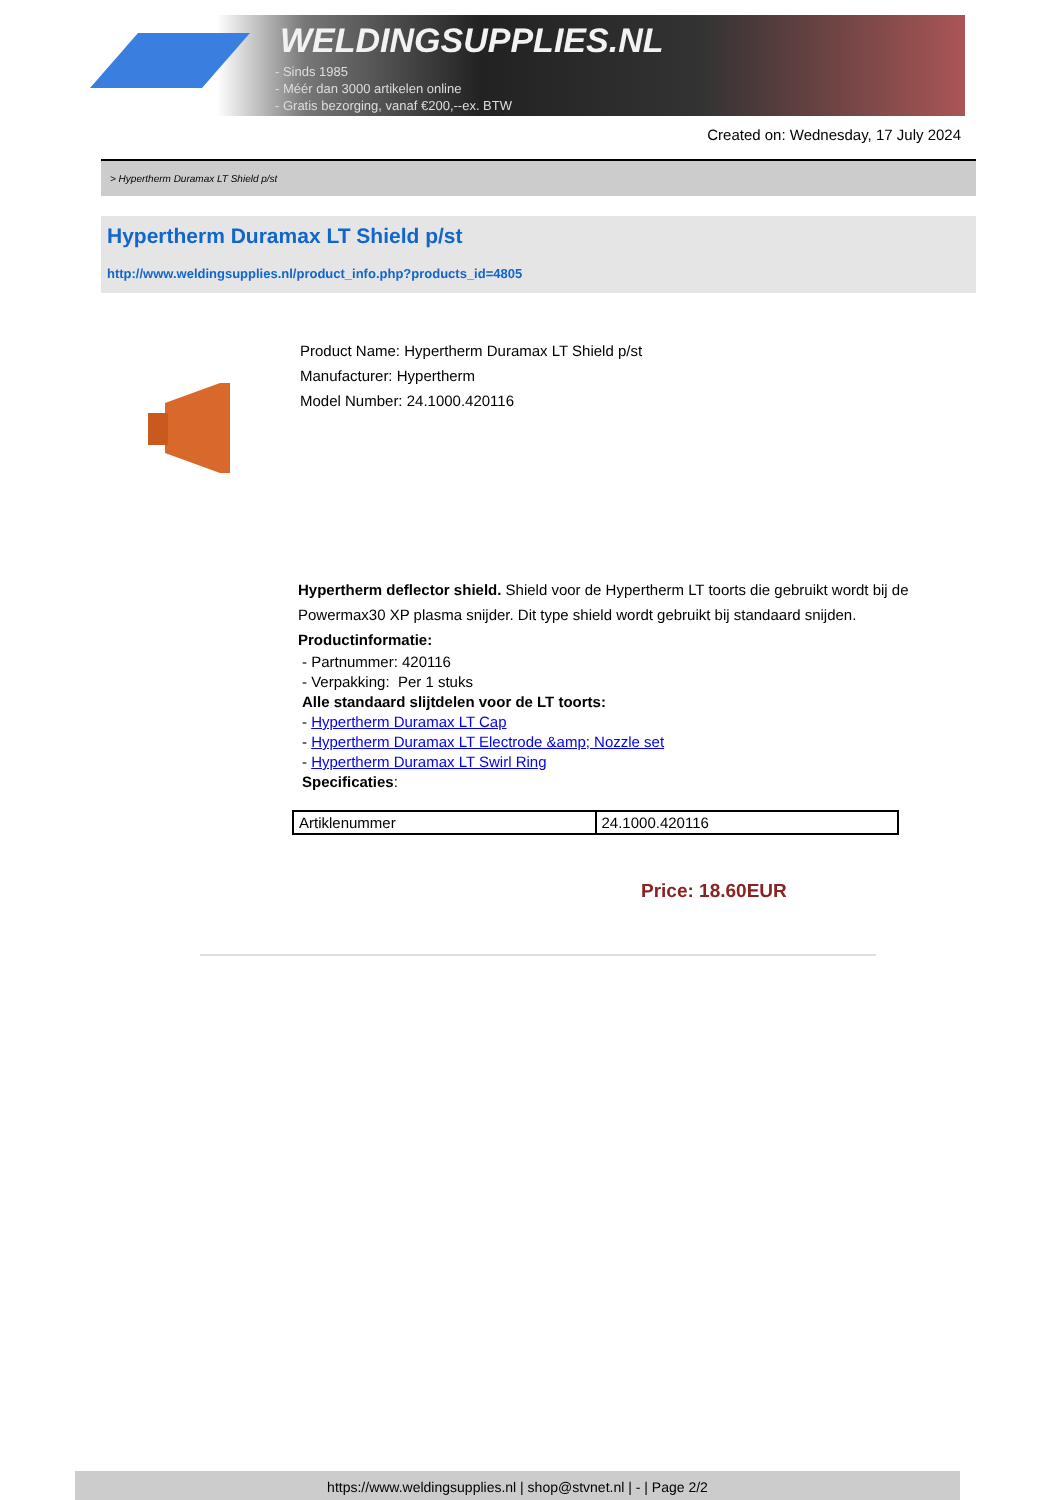WELDINGSUPPLIES.NL
- Sinds 1985
- Méér dan 3000 artikelen online
- Gratis bezorging, vanaf €200,--ex. BTW
Created on: Wednesday, 17 July 2024
> Hypertherm Duramax LT Shield p/st
Hypertherm Duramax LT Shield p/st
http://www.weldingsupplies.nl/product_info.php?products_id=4805
Product Name: Hypertherm Duramax LT Shield p/st
Manufacturer: Hypertherm
Model Number: 24.1000.420116
Hypertherm deflector shield. Shield voor de Hypertherm LT toorts die gebruikt wordt bij de Powermax30 XP plasma snijder. Dit type shield wordt gebruikt bij standaard snijden.
Productinformatie:
- Partnummer: 420116
- Verpakking: Per 1 stuks
Alle standaard slijtdelen voor de LT toorts:
- Hypertherm Duramax LT Cap
- Hypertherm Duramax LT Electrode &amp; Nozzle set
- Hypertherm Duramax LT Swirl Ring
Specificaties:
| Artiklenummer | 24.1000.420116 |
Price: 18.60EUR
https://www.weldingsupplies.nl | shop@stvnet.nl | - | Page 2/2